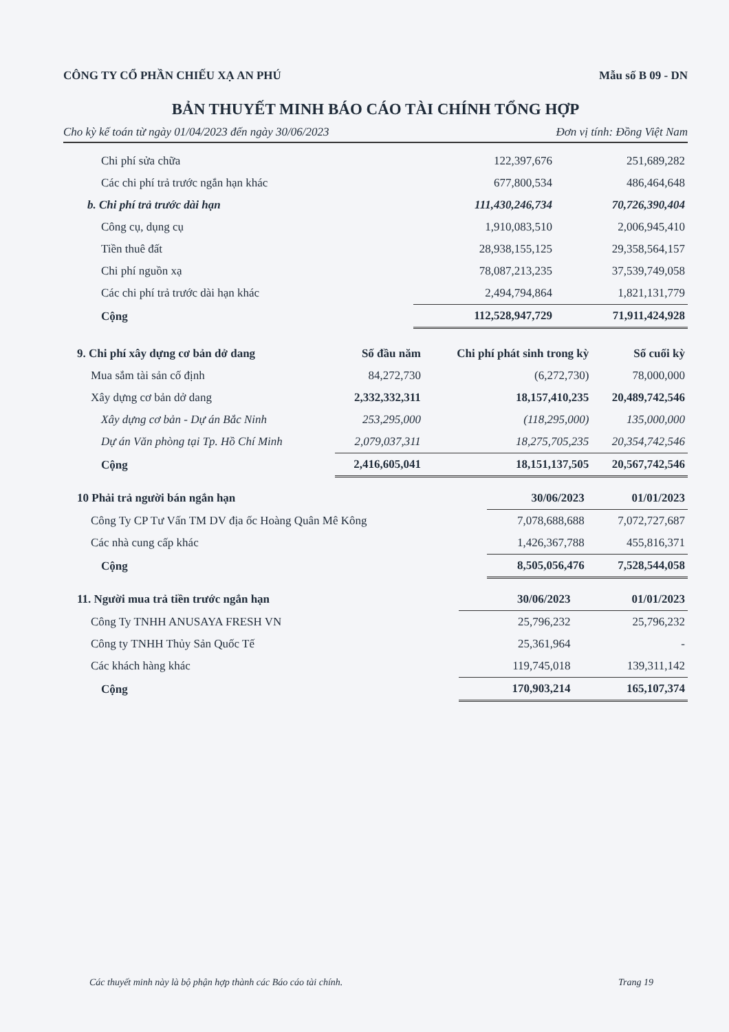CÔNG TY CỔ PHẦN CHIẾU XẠ AN PHÚ Mẫu số B 09 - DN
BẢN THUYẾT MINH BÁO CÁO TÀI CHÍNH TỔNG HỢP
Cho kỳ kế toán từ ngày 01/04/2023 đến ngày 30/06/2023 Đơn vị tính: Đồng Việt Nam
| Chi phí sửa chữa | 122,397,676 | 251,689,282 |
| Các chi phí trả trước ngắn hạn khác | 677,800,534 | 486,464,648 |
| b. Chi phí trả trước dài hạn | 111,430,246,734 | 70,726,390,404 |
| Công cụ, dụng cụ | 1,910,083,510 | 2,006,945,410 |
| Tiền thuê đất | 28,938,155,125 | 29,358,564,157 |
| Chi phí nguồn xạ | 78,087,213,235 | 37,539,749,058 |
| Các chi phí trả trước dài hạn khác | 2,494,794,864 | 1,821,131,779 |
| Cộng | 112,528,947,729 | 71,911,424,928 |
| 9. Chi phí xây dựng cơ bản dở dang | Số đầu năm | Chi phí phát sinh trong kỳ | Số cuối kỳ |
| --- | --- | --- | --- |
| Mua sắm tài sản cố định | 84,272,730 | (6,272,730) | 78,000,000 |
| Xây dựng cơ bản dở dang | 2,332,332,311 | 18,157,410,235 | 20,489,742,546 |
| Xây dựng cơ bản - Dự án Bắc Ninh | 253,295,000 | (118,295,000) | 135,000,000 |
| Dự án Văn phòng tại Tp. Hồ Chí Minh | 2,079,037,311 | 18,275,705,235 | 20,354,742,546 |
| Cộng | 2,416,605,041 | 18,151,137,505 | 20,567,742,546 |
| 10 Phải trả người bán ngắn hạn | 30/06/2023 | 01/01/2023 |
| Công Ty CP Tư Vấn TM DV địa ốc Hoàng Quân Mê Kông | 7,078,688,688 | 7,072,727,687 |
| Các nhà cung cấp khác | 1,426,367,788 | 455,816,371 |
| Cộng | 8,505,056,476 | 7,528,544,058 |
| 11. Người mua trả tiền trước ngắn hạn | 30/06/2023 | 01/01/2023 |
| Công Ty TNHH ANUSAYA FRESH VN | 25,796,232 | 25,796,232 |
| Công ty TNHH Thủy Sản Quốc Tế | 25,361,964 | - |
| Các khách hàng khác | 119,745,018 | 139,311,142 |
| Cộng | 170,903,214 | 165,107,374 |
Các thuyết minh này là bộ phận hợp thành các Báo cáo tài chính. Trang 19